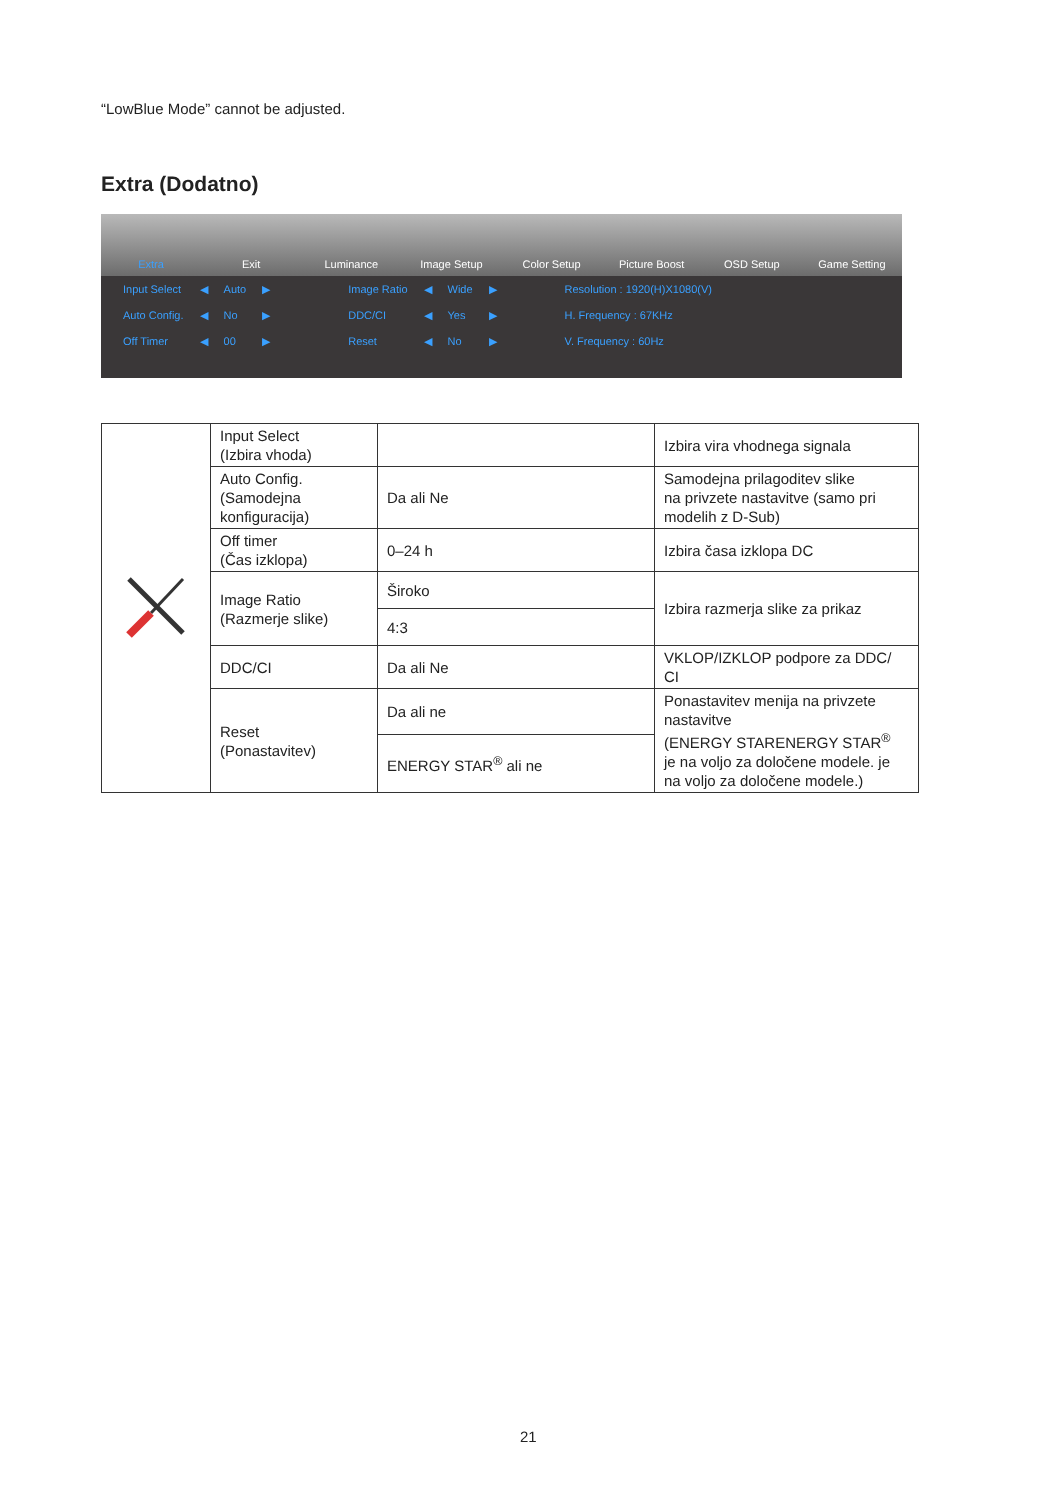“LowBlue Mode” cannot be adjusted.
Extra (Dodatno)
Extra Exit Luminance Image Setup Color Setup Picture Boost OSD Setup Game Setting
| Input Select | ◀ | Auto | ▶ | Image Ratio | ◀ | Wide | ▶ | Resolution : 1920(H)X1080(V) |
| Auto Config. | ◀ | No | ▶ | DDC/CI | ◀ | Yes | ▶ | H. Frequency : 67KHz |
| Off Timer | ◀ | 00 | ▶ | Reset | ◀ | No | ▶ | V. Frequency : 60Hz |
| | Input Select (Izbira vhoda) | | Izbira vira vhodnega signala |
| | Auto Config. (Samodejna konfiguracija) | Da ali Ne | Samodejna prilagoditev slike na privzete nastavitve (samo pri modelih z D-Sub) |
| | Off timer (Čas izklopa) | 0–24 h | Izbira časa izklopa DC |
| | Image Ratio (Razmerje slike) | Široko | Izbira razmerja slike za prikaz |
| | | 4:3 | |
| | DDC/CI | Da ali Ne | VKLOP/IZKLOP podpore za DDC/ CI |
| | Reset (Ponastavitev) | Da ali ne | Ponastavitev menija na privzete nastavitve (ENERGY STARENERGY STAR<sup>®</sup> je na voljo za določene modele. je na voljo za določene modele.) |
| | | ENERGY STAR<sup>®</sup> ali ne | |
21